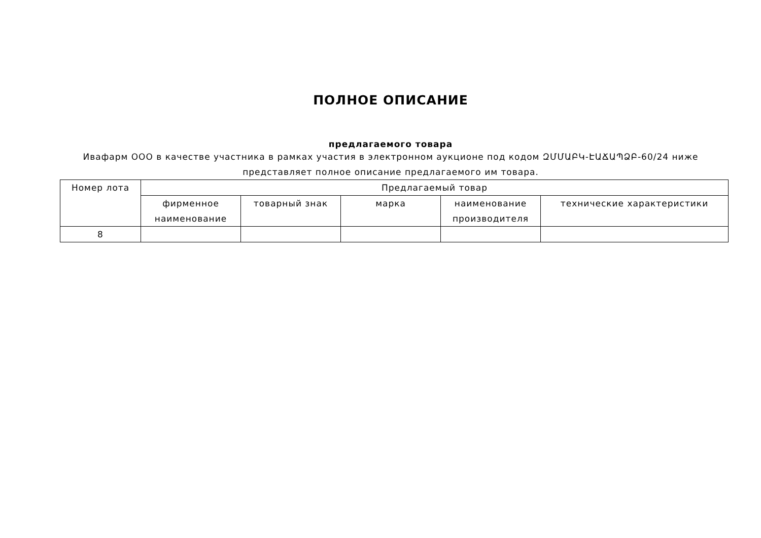ПОЛНОЕ ОПИСАНИЕ
предлагаемого товара
Ивафарм ООО в качестве участника в рамках участия в электронном аукционе под кодом ԶՄՄԱԲԿ-ԷԱՃԱՊՁԲ-60/24 ниже представляет полное описание предлагаемого им товара.
| Номер лота | Предлагаемый товар | | | | |
| --- | --- | --- | --- | --- | --- |
| | фирменное наименование | товарный знак | марка | наименование производителя | технические характеристики |
| 8 | | | | | |